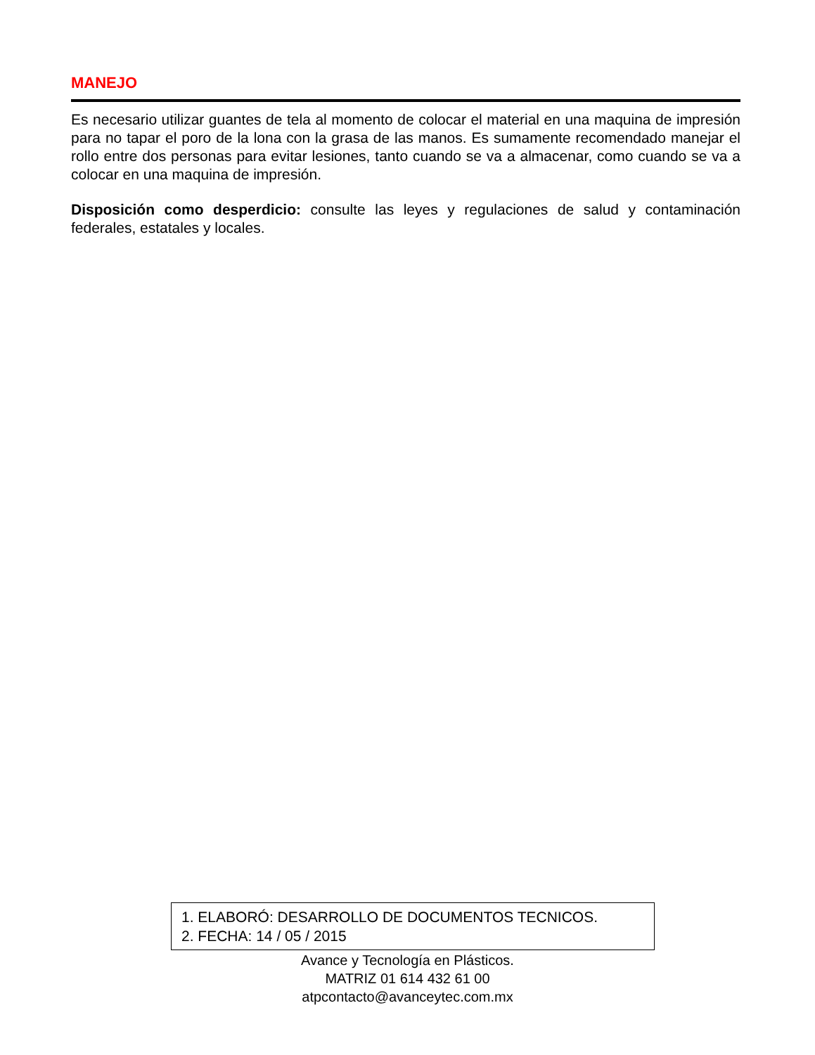MANEJO
Es necesario utilizar guantes de tela al momento de colocar el material en una maquina de impresión para no tapar el poro de la lona con la grasa de las manos. Es sumamente recomendado manejar el rollo entre dos personas para evitar lesiones, tanto cuando se va a almacenar, como cuando se va a colocar en una maquina de impresión.
Disposición como desperdicio: consulte las leyes y regulaciones de salud y contaminación federales, estatales y locales.
1. ELABORÓ: DESARROLLO DE DOCUMENTOS TECNICOS.
2. FECHA: 14 / 05 / 2015
Avance y Tecnología en Plásticos.
MATRIZ 01 614 432 61 00
atpcontacto@avanceytec.com.mx